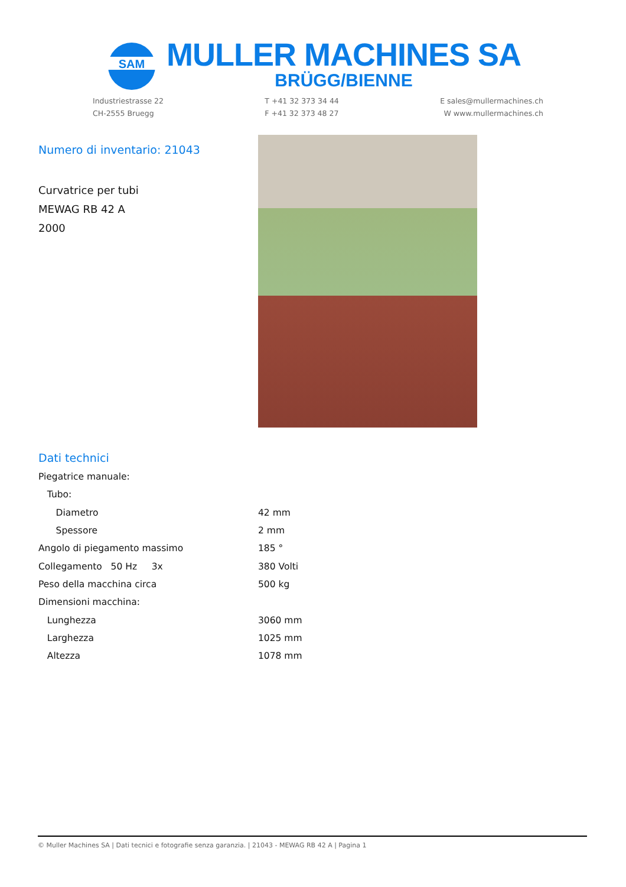SAM
MULLER MACHINES SA
BRÜGG/BIENNE
Industriestrasse 22
CH-2555 Bruegg
T +41 32 373 34 44
F +41 32 373 48 27
E sales@mullermachines.ch
W www.mullermachines.ch
Numero di inventario: 21043
Curvatrice per tubi
MEWAG RB 42 A
2000
Dati technici
| Piegatrice manuale: | |
| Tubo: | |
| Diametro | 42 mm |
| Spessore | 2 mm |
| Angolo di piegamento massimo | 185 ° |
| Collegamento 50 Hz 3x | 380 Volti |
| Peso della macchina circa | 500 kg |
| Dimensioni macchina: | |
| Lunghezza | 3060 mm |
| Larghezza | 1025 mm |
| Altezza | 1078 mm |
© Muller Machines SA | Dati tecnici e fotografie senza garanzia. | 21043 - MEWAG RB 42 A | Pagina 1